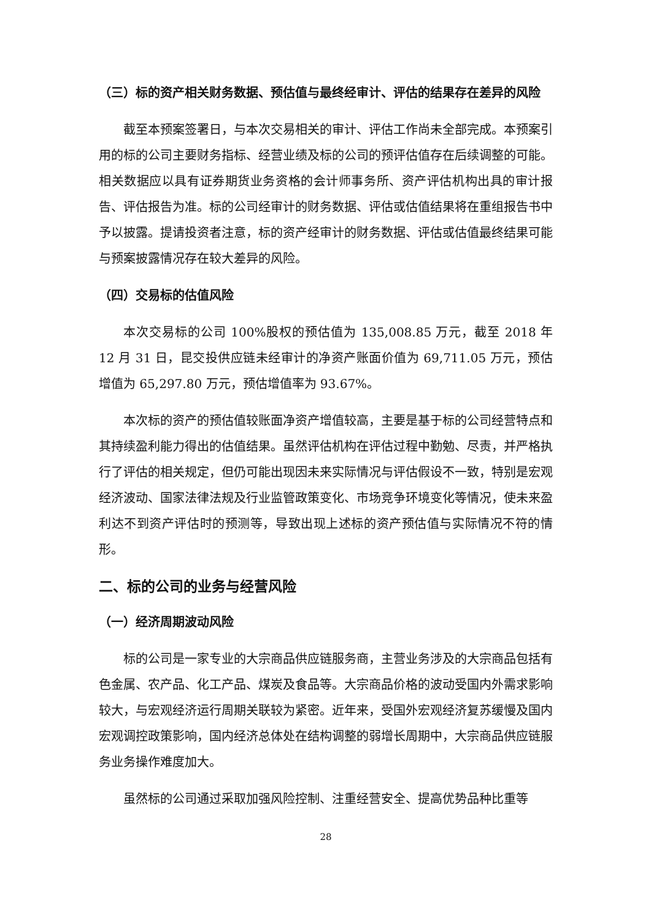（三）标的资产相关财务数据、预估值与最终经审计、评估的结果存在差异的风险
截至本预案签署日，与本次交易相关的审计、评估工作尚未全部完成。本预案引用的标的公司主要财务指标、经营业绩及标的公司的预评估值存在后续调整的可能。相关数据应以具有证券期货业务资格的会计师事务所、资产评估机构出具的审计报告、评估报告为准。标的公司经审计的财务数据、评估或估值结果将在重组报告书中予以披露。提请投资者注意，标的资产经审计的财务数据、评估或估值最终结果可能与预案披露情况存在较大差异的风险。
（四）交易标的估值风险
本次交易标的公司 100%股权的预估值为 135,008.85 万元，截至 2018 年 12 月 31 日，昆交投供应链未经审计的净资产账面价值为 69,711.05 万元，预估增值为 65,297.80 万元，预估增值率为 93.67%。
本次标的资产的预估值较账面净资产增值较高，主要是基于标的公司经营特点和其持续盈利能力得出的估值结果。虽然评估机构在评估过程中勤勉、尽责，并严格执行了评估的相关规定，但仍可能出现因未来实际情况与评估假设不一致，特别是宏观经济波动、国家法律法规及行业监管政策变化、市场竞争环境变化等情况，使未来盈利达不到资产评估时的预测等，导致出现上述标的资产预估值与实际情况不符的情形。
二、标的公司的业务与经营风险
（一）经济周期波动风险
标的公司是一家专业的大宗商品供应链服务商，主营业务涉及的大宗商品包括有色金属、农产品、化工产品、煤炭及食品等。大宗商品价格的波动受国内外需求影响较大，与宏观经济运行周期关联较为紧密。近年来，受国外宏观经济复苏缓慢及国内宏观调控政策影响，国内经济总体处在结构调整的弱增长周期中，大宗商品供应链服务业务操作难度加大。
虽然标的公司通过采取加强风险控制、注重经营安全、提高优势品种比重等
28